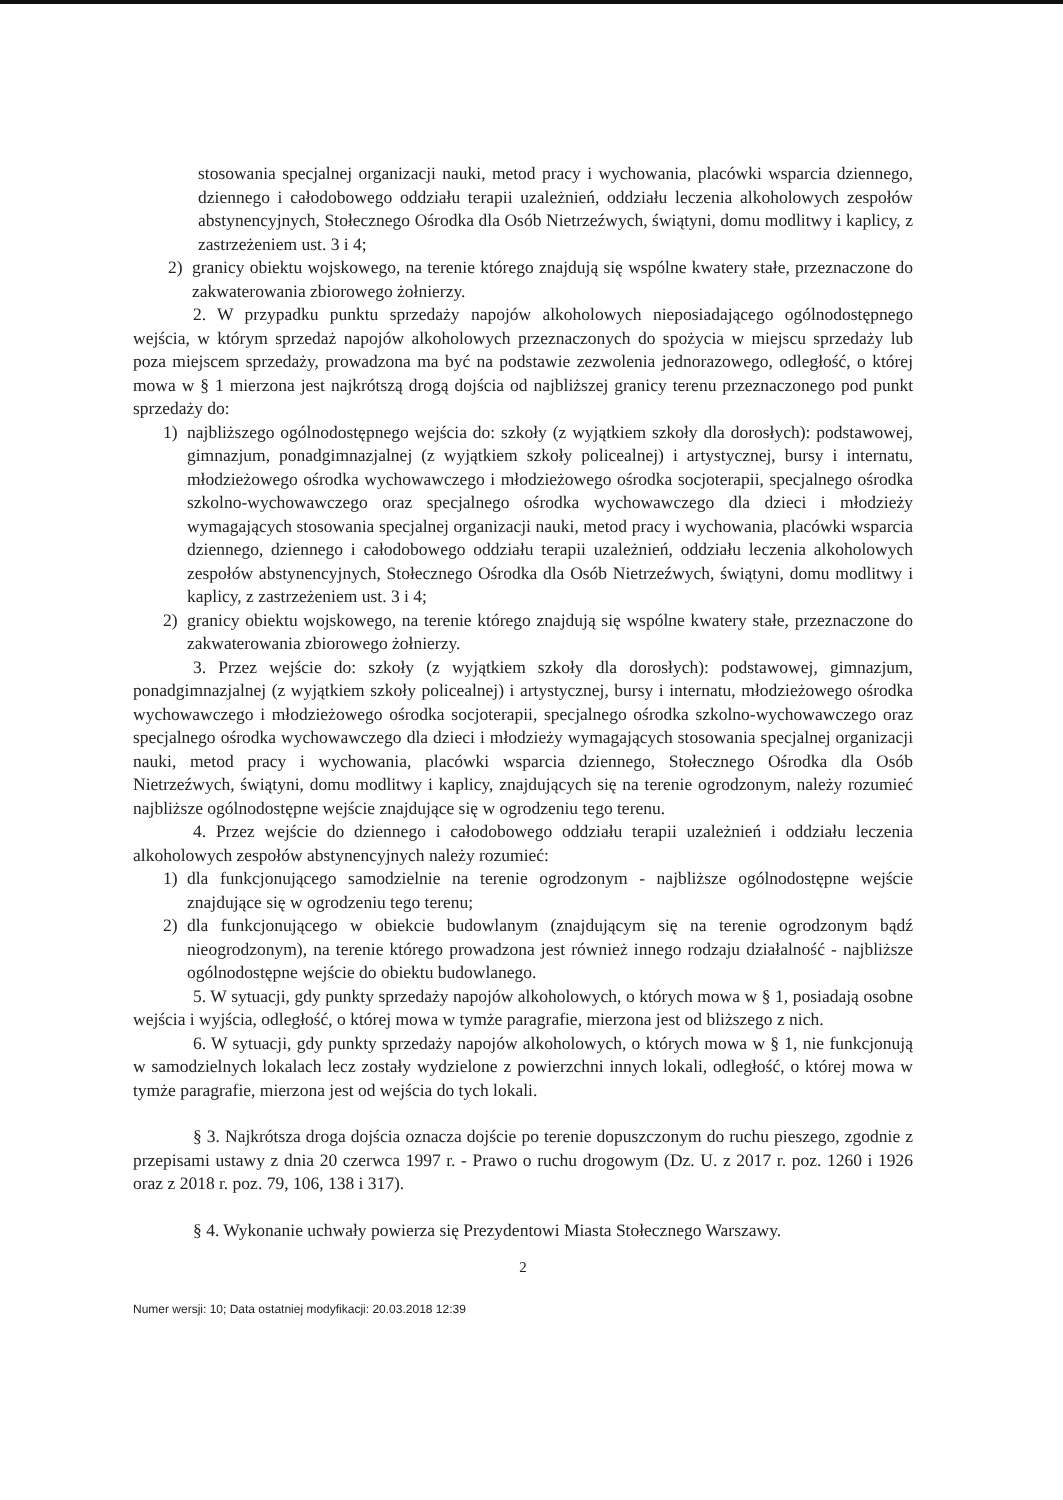stosowania specjalnej organizacji nauki, metod pracy i wychowania, placówki wsparcia dziennego, dziennego i całodobowego oddziału terapii uzależnień, oddziału leczenia alkoholowych zespołów abstynencyjnych, Stołecznego Ośrodka dla Osób Nietrzeźwych, świątyni, domu modlitwy i kaplicy, z zastrzeżeniem ust. 3 i 4;
2) granicy obiektu wojskowego, na terenie którego znajdują się wspólne kwatery stałe, przeznaczone do zakwaterowania zbiorowego żołnierzy.
2. W przypadku punktu sprzedaży napojów alkoholowych nieposiadającego ogólnodostępnego wejścia, w którym sprzedaż napojów alkoholowych przeznaczonych do spożycia w miejscu sprzedaży lub poza miejscem sprzedaży, prowadzona ma być na podstawie zezwolenia jednorazowego, odległość, o której mowa w § 1 mierzona jest najkrótszą drogą dojścia od najbliższej granicy terenu przeznaczonego pod punkt sprzedaży do:
1) najbliższego ogólnodostępnego wejścia do: szkoły (z wyjątkiem szkoły dla dorosłych): podstawowej, gimnazjum, ponadgimnazjalnej (z wyjątkiem szkoły policealnej) i artystycznej, bursy i internatu, młodzieżowego ośrodka wychowawczego i młodzieżowego ośrodka socjoterapii, specjalnego ośrodka szkolno-wychowawczego oraz specjalnego ośrodka wychowawczego dla dzieci i młodzieży wymagających stosowania specjalnej organizacji nauki, metod pracy i wychowania, placówki wsparcia dziennego, dziennego i całodobowego oddziału terapii uzależnień, oddziału leczenia alkoholowych zespołów abstynencyjnych, Stołecznego Ośrodka dla Osób Nietrzeźwych, świątyni, domu modlitwy i kaplicy, z zastrzeżeniem ust. 3 i 4;
2) granicy obiektu wojskowego, na terenie którego znajdują się wspólne kwatery stałe, przeznaczone do zakwaterowania zbiorowego żołnierzy.
3. Przez wejście do: szkoły (z wyjątkiem szkoły dla dorosłych): podstawowej, gimnazjum, ponadgimnazjalnej (z wyjątkiem szkoły policealnej) i artystycznej, bursy i internatu, młodzieżowego ośrodka wychowawczego i młodzieżowego ośrodka socjoterapii, specjalnego ośrodka szkolno-wychowawczego oraz specjalnego ośrodka wychowawczego dla dzieci i młodzieży wymagających stosowania specjalnej organizacji nauki, metod pracy i wychowania, placówki wsparcia dziennego, Stołecznego Ośrodka dla Osób Nietrzeźwych, świątyni, domu modlitwy i kaplicy, znajdujących się na terenie ogrodzonym, należy rozumieć najbliższe ogólnodostępne wejście znajdujące się w ogrodzeniu tego terenu.
4. Przez wejście do dziennego i całodobowego oddziału terapii uzależnień i oddziału leczenia alkoholowych zespołów abstynencyjnych należy rozumieć:
1) dla funkcjonującego samodzielnie na terenie ogrodzonym - najbliższe ogólnodostępne wejście znajdujące się w ogrodzeniu tego terenu;
2) dla funkcjonującego w obiekcie budowlanym (znajdującym się na terenie ogrodzonym bądź nieogrodzonym), na terenie którego prowadzona jest również innego rodzaju działalność - najbliższe ogólnodostępne wejście do obiektu budowlanego.
5. W sytuacji, gdy punkty sprzedaży napojów alkoholowych, o których mowa w § 1, posiadają osobne wejścia i wyjścia, odległość, o której mowa w tymże paragrafie, mierzona jest od bliższego z nich.
6. W sytuacji, gdy punkty sprzedaży napojów alkoholowych, o których mowa w § 1, nie funkcjonują w samodzielnych lokalach lecz zostały wydzielone z powierzchni innych lokali, odległość, o której mowa w tymże paragrafie, mierzona jest od wejścia do tych lokali.
§ 3. Najkrótsza droga dojścia oznacza dojście po terenie dopuszczonym do ruchu pieszego, zgodnie z przepisami ustawy z dnia 20 czerwca 1997 r. - Prawo o ruchu drogowym (Dz. U. z 2017 r. poz. 1260 i 1926 oraz z 2018 r. poz. 79, 106, 138 i 317).
§ 4. Wykonanie uchwały powierza się Prezydentowi Miasta Stołecznego Warszawy.
2
Numer wersji: 10; Data ostatniej modyfikacji: 20.03.2018 12:39